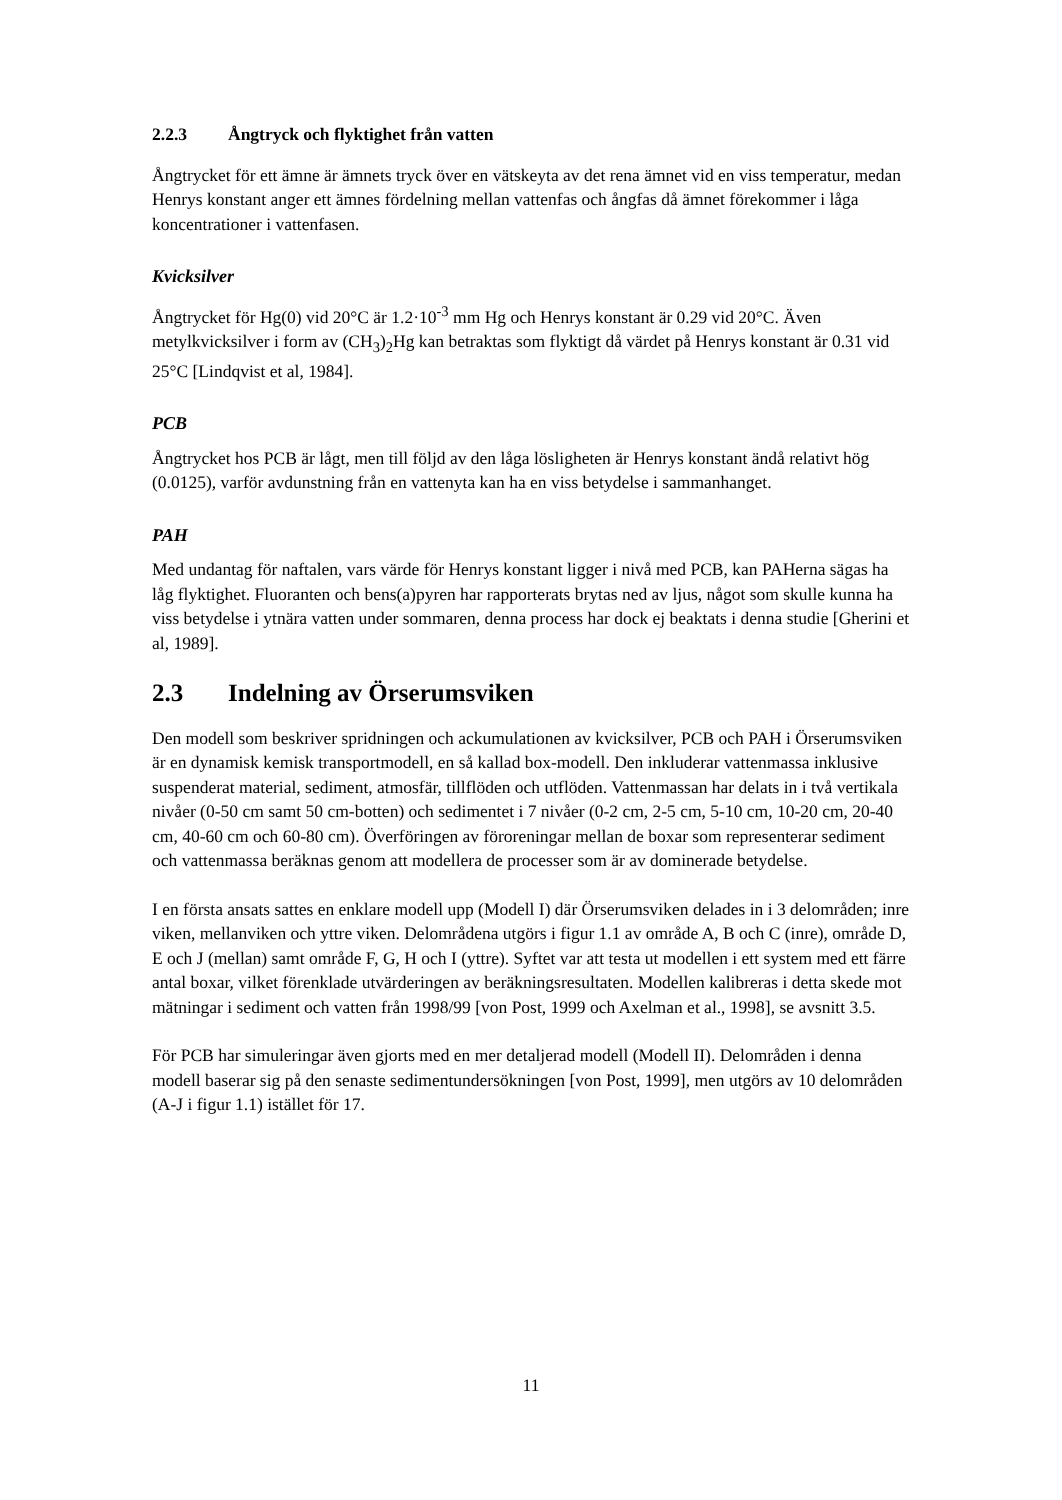2.2.3 Ångtryck och flyktighet från vatten
Ångtrycket för ett ämne är ämnets tryck över en vätskeyta av det rena ämnet vid en viss temperatur, medan Henrys konstant anger ett ämnes fördelning mellan vattenfas och ångfas då ämnet förekommer i låga koncentrationer i vattenfasen.
Kvicksilver
Ångtrycket för Hg(0) vid 20°C är 1.2·10<sup>-3</sup> mm Hg och Henrys konstant är 0.29 vid 20°C. Även metylkvicksilver i form av (CH<sub>3</sub>)<sub>2</sub>Hg kan betraktas som flyktigt då värdet på Henrys konstant är 0.31 vid 25°C [Lindqvist et al, 1984].
PCB
Ångtrycket hos PCB är lågt, men till följd av den låga lösligheten är Henrys konstant ändå relativt hög (0.0125), varför avdunstning från en vattenyta kan ha en viss betydelse i sammanhanget.
PAH
Med undantag för naftalen, vars värde för Henrys konstant ligger i nivå med PCB, kan PAHerna sägas ha låg flyktighet. Fluoranten och bens(a)pyren har rapporterats brytas ned av ljus, något som skulle kunna ha viss betydelse i ytnära vatten under sommaren, denna process har dock ej beaktats i denna studie [Gherini et al, 1989].
2.3 Indelning av Örserumsviken
Den modell som beskriver spridningen och ackumulationen av kvicksilver, PCB och PAH i Örserumsviken är en dynamisk kemisk transportmodell, en så kallad box-modell. Den inkluderar vattenmassa inklusive suspenderat material, sediment, atmosfär, tillflöden och utflöden. Vattenmassan har delats in i två vertikala nivåer (0-50 cm samt 50 cm-botten) och sedimentet i 7 nivåer (0-2 cm, 2-5 cm, 5-10 cm, 10-20 cm, 20-40 cm, 40-60 cm och 60-80 cm). Överföringen av föroreningar mellan de boxar som representerar sediment och vattenmassa beräknas genom att modellera de processer som är av dominerade betydelse.
I en första ansats sattes en enklare modell upp (Modell I) där Örserumsviken delades in i 3 delområden; inre viken, mellanviken och yttre viken. Delområdena utgörs i figur 1.1 av område A, B och C (inre), område D, E och J (mellan) samt område F, G, H och I (yttre). Syftet var att testa ut modellen i ett system med ett färre antal boxar, vilket förenklade utvärderingen av beräkningsresultaten. Modellen kalibreras i detta skede mot mätningar i sediment och vatten från 1998/99 [von Post, 1999 och Axelman et al., 1998], se avsnitt 3.5.
För PCB har simuleringar även gjorts med en mer detaljerad modell (Modell II). Delområden i denna modell baserar sig på den senaste sedimentundersökningen [von Post, 1999], men utgörs av 10 delområden (A-J i figur 1.1) istället för 17.
11